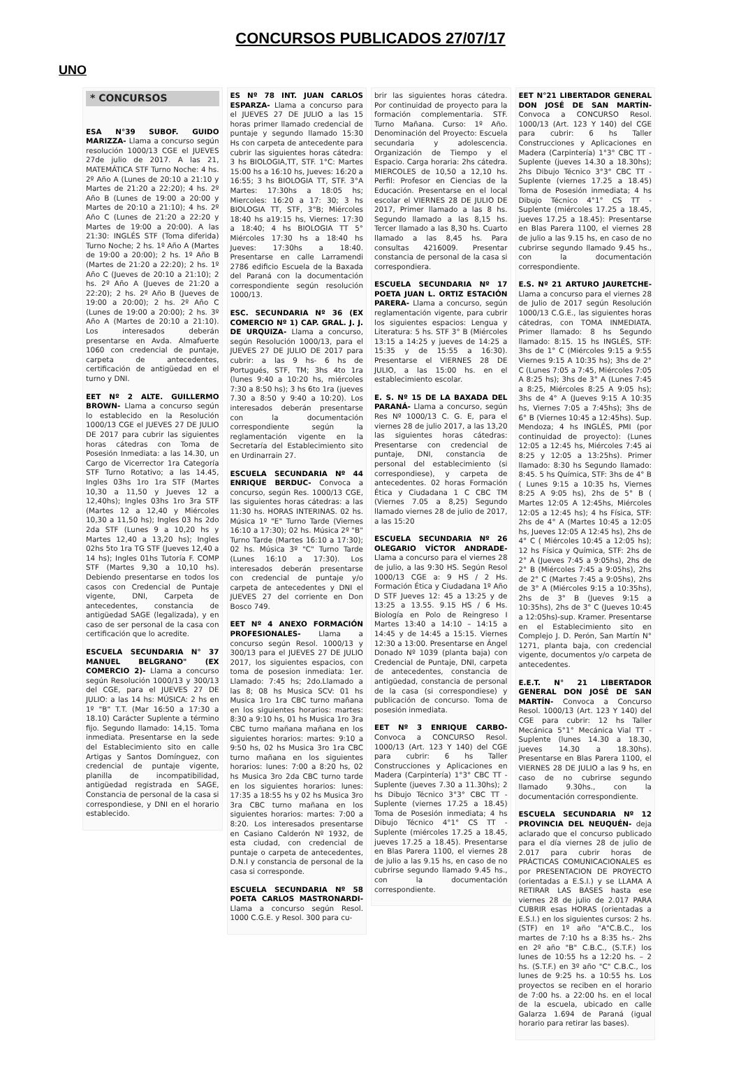CONCURSOS PUBLICADOS 27/07/17
UNO
* CONCURSOS
ESA N°39 SUBOF. GUIDO MARIZZA- Llama a concurso según resolución 1000/13 CGE el JUEVES 27de julio de 2017. A las 21, MATEMÁTICA STF Turno Noche: 4 hs. 2º Año A (Lunes de 20:10 a 21:10 y Martes de 21:20 a 22:20); 4 hs. 2º Año B (Lunes de 19:00 a 20:00 y Martes de 20:10 a 21:10); 4 hs. 2º Año C (Lunes de 21:20 a 22:20 y Martes de 19:00 a 20:00). A las 21:30: INGLÉS STF (Toma diferida) Turno Noche; 2 hs. 1º Año A (Martes de 19:00 a 20:00); 2 hs. 1º Año B (Martes de 21:20 a 22:20); 2 hs. 1º Año C (Jueves de 20:10 a 21:10); 2 hs. 2º Año A (Jueves de 21:20 a 22:20); 2 hs. 2º Año B (Jueves de 19:00 a 20:00); 2 hs. 2º Año C (Lunes de 19:00 a 20:00); 2 hs. 3º Año A (Martes de 20:10 a 21:10). Los interesados deberán presentarse en Avda. Almafuerte 1060 con credencial de puntaje, carpeta de antecedentes, certificación de antigüedad en el turno y DNI.
EET Nº 2 ALTE. GUILLERMO BROWN- Llama a concurso según lo establecido en la Resolución 1000/13 CGE el JUEVES 27 DE JULIO DE 2017 para cubrir las siguientes horas cátedras con Toma de Posesión Inmediata: a las 14.30, un Cargo de Vicerrector 1ra Categoría STF Turno Rotativo; a las 14.45, Ingles 03hs 1ro 1ra STF (Martes 10,30 a 11,50 y Jueves 12 a 12,40hs); Ingles 03hs 1ro 3ra STF (Martes 12 a 12,40 y Miércoles 10,30 a 11,50 hs); Ingles 03 hs 2do 2da STF (Lunes 9 a 10,20 hs y Martes 12,40 a 13,20 hs); Ingles 02hs 5to 1ra TG STF (Jueves 12,40 a 14 hs); Ingles 01hs Tutoría F. COMP STF (Martes 9,30 a 10,10 hs). Debiendo presentarse en todos los casos con Credencial de Puntaje vigente, DNI, Carpeta de antecedentes, constancia de antigüedad SAGE (legalizada), y en caso de ser personal de la casa con certificación que lo acredite.
ESCUELA SECUNDARIA N° 37 MANUEL BELGRANO" (EX COMERCIO 2)- Llama a concurso según Resolución 1000/13 y 300/13 del CGE, para el JUEVES 27 DE JULIO: a las 14 hs: MÚSICA: 2 hs en 1º "B" T.T. (Mar 16:50 a 17:30 a 18.10) Carácter Suplente a término fijo. Segundo llamado: 14,15. Toma inmediata. Presentarse en la sede del Establecimiento sito en calle Artigas y Santos Domínguez, con credencial de puntaje vigente, planilla de incompatibilidad, antigüedad registrada en SAGE, Constancia de personal de la casa si correspondiese, y DNI en el horario establecido.
ES Nº 78 INT. JUAN CARLOS ESPARZA- Llama a concurso para el JUEVES 27 DE JULIO a las 15 horas primer llamado credencial de puntaje y segundo llamado 15:30 Hs con carpeta de antecedente para cubrir las siguientes horas cátedra: 3 hs BIOLOGIA,TT, STF. 1°C: Martes 15:00 hs a 16:10 hs, Jueves: 16:20 a 16:55; 3 hs BIOLOGIA TT, STF. 3°A Martes: 17:30hs a 18:05 hs; Miercoles: 16:20 a 17: 30; 3 hs BIOLOGIA TT, STF, 3°B; Miércoles 18:40 hs a19:15 hs, Viernes: 17:30 a 18:40; 4 hs BIOLOGIA TT 5° Miércoles 17:30 hs a 18:40 hs Jueves: 17:30hs a 18:40. Presentarse en calle Larramendi 2786 edificio Escuela de la Baxada del Paraná con la documentación correspondiente según resolución 1000/13.
ESC. SECUNDARIA Nº 36 (EX COMERCIO Nº 1) CAP. GRAL. J. J. DE URQUIZA- Llama a concurso, según Resolución 1000/13, para el JUEVES 27 DE JULIO DE 2017 para cubrir: a las 9 hs- 6 hs de Portugués, STF, TM; 3hs 4to 1ra (lunes 9:40 a 10:20 hs, miércoles 7:30 a 8:50 hs); 3 hs 6to 1ra (jueves 7.30 a 8:50 y 9:40 a 10:20). Los interesados deberán presentarse con la documentación correspondiente según la reglamentación vigente en la Secretaría del Establecimiento sito en Urdinarrain 27.
ESCUELA SECUNDARIA Nº 44 ENRIQUE BERDUC- Convoca a concurso, según Res. 1000/13 CGE, las siguientes horas cátedras: a las 11:30 hs. HORAS INTERINAS. 02 hs. Música 1º "E" Turno Tarde (Viernes 16:10 a 17:30); 02 hs. Música 2º "B" Turno Tarde (Martes 16:10 a 17:30); 02 hs. Música 3º "C" Turno Tarde (Lunes 16:10 a 17:30). Los interesados deberán presentarse con credencial de puntaje y/o carpeta de antecedentes y DNI el JUEVES 27 del corriente en Don Bosco 749.
EET Nº 4 ANEXO FORMACIÓN PROFESIONALES- Llama a concurso según Resol. 1000/13 y 300/13 para el JUEVES 27 DE JULIO 2017, los siguientes espacios, con toma de posesion inmediata: 1er. Llamado: 7:45 hs; 2do.Llamado a las 8; 08 hs Musica SCV: 01 hs Musica 1ro 1ra CBC turno mañana en los siguientes horarios: martes: 8:30 a 9:10 hs, 01 hs Musica 1ro 3ra CBC turno mañana mañana en los siguientes horarios: martes: 9:10 a 9:50 hs, 02 hs Musica 3ro 1ra CBC turno mañana en los siguientes horarios: lunes: 7:00 a 8:20 hs, 02 hs Musica 3ro 2da CBC turno tarde en los siguientes horarios: lunes: 17:35 a 18:55 hs y 02 hs Musica 3ro 3ra CBC turno mañana en los siguientes horarios: martes: 7:00 a 8:20. Los interesados presentarse en Casiano Calderón Nº 1932, de esta ciudad, con credencial de puntaje o carpeta de antecedentes, D.N.I y constancia de personal de la casa si corresponde.
ESCUELA SECUNDARIA Nº 58 POETA CARLOS MASTRONARDI- Llama a concurso según Resol. 1000 C.G.E. y Resol. 300 para cu-
brir las siguientes horas cátedra. Por continuidad de proyecto para la formación complementaria. STF. Turno Mañana. Curso: 1º Año. Denominación del Proyecto: Escuela secundaria y adolescencia. Organización de Tiempo y el Espacio. Carga horaria: 2hs cátedra. MIERCOLES de 10,50 a 12,10 hs. Perfil: Profesor en Ciencias de la Educación. Presentarse en el local escolar el VIERNES 28 DE JULIO DE 2017, Primer llamado a las 8 hs. Segundo llamado a las 8,15 hs. Tercer llamado a las 8,30 hs. Cuarto llamado a las 8,45 hs. Para consultas 4216009. Presentar constancia de personal de la casa si correspondiera.
ESCUELA SECUNDARIA Nº 17 POETA JUAN L. ORTIZ ESTACIÓN PARERA- Llama a concurso, según reglamentación vigente, para cubrir los siguientes espacios: Lengua y Literatura: 5 hs. STF 3° B (Miércoles 13:15 a 14:25 y jueves de 14:25 a 15:35 y de 15:55 a 16:30). Presentarse el VIERNES 28 DE JULIO, a las 15:00 hs. en el establecimiento escolar.
E. S. Nº 15 DE LA BAXADA DEL PARANÁ- Llama a concurso, según Res Nº 1000/13 C. G. E, para el viernes 28 de julio 2017, a las 13,20 las siguientes horas cátedras: Presentarse con credencial de puntaje, DNI, constancia de personal del establecimiento (si correspondiese), y carpeta de antecedentes. 02 horas Formación Ética y Ciudadana 1 C CBC TM (Viernes 7.05 a 8,25) Segundo llamado viernes 28 de julio de 2017, a las 15:20
ESCUELA SECUNDARIA Nº 26 OLEGARIO VÍCTOR ANDRADE- Llama a concurso para el viernes 28 de julio, a las 9:30 HS. Según Resol 1000/13 CGE a: 9 HS / 2 Hs. Formación Ética y Ciudadana 1º Año D STF Jueves 12: 45 a 13:25 y de 13:25 a 13.55. 9.15 HS / 6 Hs. Biología en Polo de Reingreso I Martes 13:40 a 14:10 – 14:15 a 14:45 y de 14:45 a 15:15. Viernes 12:30 a 13:00. Presentarse en Ángel Donado Nº 1039 (planta baja) con Credencial de Puntaje, DNI, carpeta de antecedentes, constancia de antigüedad, constancia de personal de la casa (si correspondiese) y publicación de concurso. Toma de posesión inmediata.
EET Nº 3 ENRIQUE CARBO- Convoca a CONCURSO Resol. 1000/13 (Art. 123 Y 140) del CGE para cubrir: 6 hs Taller Construcciones y Aplicaciones en Madera (Carpintería) 1°3° CBC TT - Suplente (jueves 7.30 a 11.30hs); 2 hs Dibujo Técnico 3°3° CBC TT - Suplente (viernes 17.25 a 18.45) Toma de Posesión inmediata; 4 hs Dibujo Técnico 4°1° CS TT - Suplente (miércoles 17.25 a 18.45, jueves 17.25 a 18.45). Presentarse en Blas Parera 1100, el viernes 28 de julio a las 9.15 hs, en caso de no cubrirse segundo llamado 9.45 hs., con la documentación correspondiente.
EET N°21 LIBERTADOR GENERAL DON JOSÉ DE SAN MARTÍN- Convoca a CONCURSO Resol. 1000/13 (Art. 123 Y 140) del CGE para cubrir: 6 hs Taller Construcciones y Aplicaciones en Madera (Carpintería) 1°3° CBC TT - Suplente (jueves 14.30 a 18.30hs); 2hs Dibujo Técnico 3°3° CBC TT - Suplente (viernes 17.25 a 18.45) Toma de Posesión inmediata; 4 hs Dibujo Técnico 4°1° CS TT - Suplente (miércoles 17.25 a 18.45, jueves 17.25 a 18.45): Presentarse en Blas Parera 1100, el viernes 28 de julio a las 9.15 hs, en caso de no cubrirse segundo llamado 9.45 hs., con la documentación correspondiente.
E.S. Nº 21 ARTURO JAURETCHE- Llama a concurso para el viernes 28 de Julio de 2017 según Resolución 1000/13 C.G.E., las siguientes horas cátedras, con TOMA INMEDIATA. Primer llamado: 8 hs Segundo llamado: 8:15. 15 hs INGLÉS, STF: 3hs de 1° C (Miércoles 9:15 a 9:55 Viernes 9:15 A 10:35 hs); 3hs de 2° C (Lunes 7:05 a 7:45, Miércoles 7:05 A 8:25 hs); 3hs de 3° A (Lunes 7:45 a 8:25, Miércoles 8:25 A 9:05 hs); 3hs de 4° A (Jueves 9:15 A 10:35 hs, Viernes 7:05 a 7:45hs); 3hs de 6° B (Viernes 10:45 a 12:45hs). Sup. Mendoza; 4 hs INGLÉS, PMI (por continuidad de proyecto): (Lunes 12:05 a 12:45 hs, Miércoles 7:45 ai 8:25 y 12:05 a 13:25hs). Primer llamado: 8:30 hs Segundo llamado: 8:45. 5 hs Química, STF: 3hs de 4° B ( Lunes 9:15 a 10:35 hs, Viernes 8:25 A 9:05 hs), 2hs de 5° B ( Martes 12:05 A 12:45hs, Miércoles 12:05 a 12:45 hs); 4 hs Física, STF: 2hs de 4° A (Martes 10:45 a 12:05 hs, Jueves 12:05 A 12:45 hs), 2hs de 4° C ( Miércoles 10:45 a 12:05 hs); 12 hs Física y Química, STF: 2hs de 2° A (Jueves 7:45 a 9:05hs), 2hs de 2° B (Miércoles 7:45 a 9:05hs), 2hs de 2° C (Martes 7:45 a 9:05hs), 2hs de 3° A (Miércoles 9:15 a 10:35hs), 2hs de 3° B (Jueves 9:15 a 10:35hs), 2hs de 3° C (Jueves 10:45 a 12:05hs)-sup. Kramer. Presentarse en el Establecimiento sito en Complejo J. D. Perón, San Martín N° 1271, planta baja, con credencial vigente, documentos y/o carpeta de antecedentes.
E.E.T. N° 21 LIBERTADOR GENERAL DON JOSÉ DE SAN MARTÍN- Convoca a Concurso Resol. 1000/13 (Art. 123 Y 140) del CGE para cubrir: 12 hs Taller Mecánica 5°1° Mecánica Vial TT - Suplente (lunes 14.30 a 18.30, jueves 14.30 a 18.30hs). Presentarse en Blas Parera 1100, el VIERNES 28 DE JULIO a las 9 hs, en caso de no cubrirse segundo llamado 9.30hs., con la documentación correspondiente.
ESCUELA SECUNDARIA Nº 12 PROVINCIA DEL NEUQUÉN- deja aclarado que el concurso publicado para el día viernes 28 de julio de 2.017 para cubrir horas de PRÁCTICAS COMUNICACIONALES es por PRESENTACION DE PROYECTO (orientadas a E.S.I.) y se LLAMA A RETIRAR LAS BASES hasta ese viernes 28 de julio de 2.017 PARA CUBRIR esas HORAS (orientadas a E.S.I.) en los siguientes cursos: 2 hs. (STF) en 1º año "A"C.B.C., los martes de 7:10 hs a 8:35 hs.- 2hs en 2º año "B" C.B.C., (S.T.F.) los lunes de 10:55 hs a 12:20 hs. – 2 hs. (S.T.F.) en 3º año "C" C.B.C., los lunes de 9:25 hs. a 10:55 hs. Los proyectos se reciben en el horario de 7:00 hs. a 22:00 hs. en el local de la escuela, ubicado en calle Galarza 1.694 de Paraná (igual horario para retirar las bases).